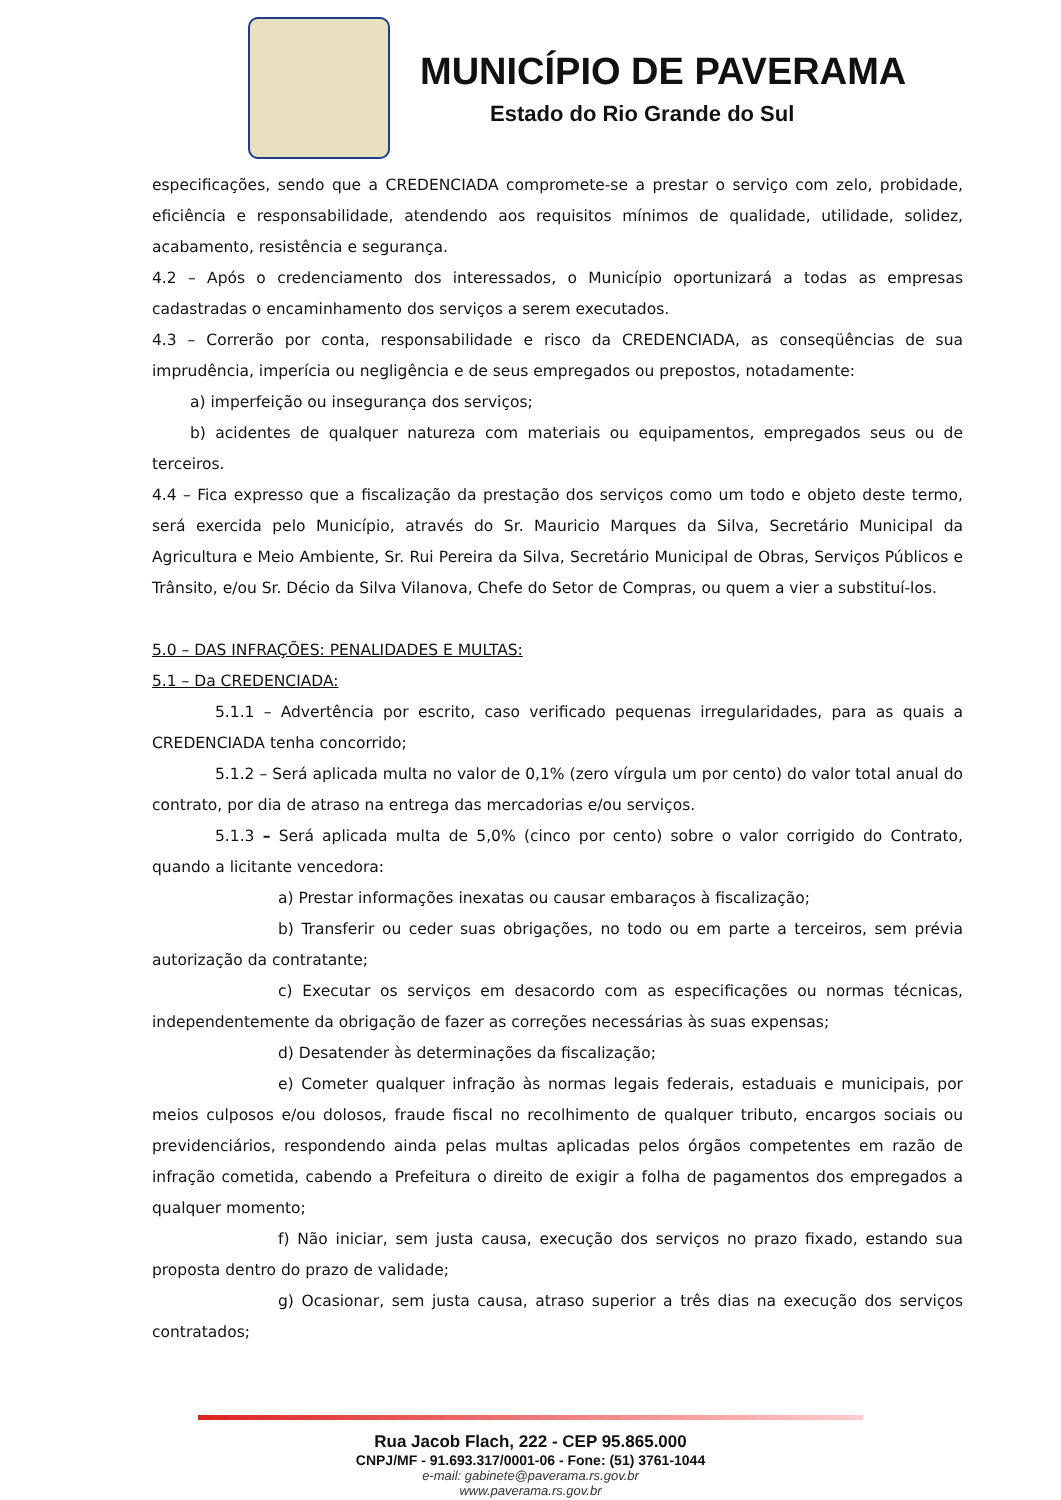MUNICÍPIO DE PAVERAMA
Estado do Rio Grande do Sul
especificações, sendo que a CREDENCIADA compromete-se a prestar o serviço com zelo, probidade, eficiência e responsabilidade, atendendo aos requisitos mínimos de qualidade, utilidade, solidez, acabamento, resistência e segurança.
4.2 – Após o credenciamento dos interessados, o Município oportunizará a todas as empresas cadastradas o encaminhamento dos serviços a serem executados.
4.3 – Correrão por conta, responsabilidade e risco da CREDENCIADA, as conseqüências de sua imprudência, imperícia ou negligência e de seus empregados ou prepostos, notadamente:
a) imperfeição ou insegurança dos serviços;
b) acidentes de qualquer natureza com materiais ou equipamentos, empregados seus ou de terceiros.
4.4 – Fica expresso que a fiscalização da prestação dos serviços como um todo e objeto deste termo, será exercida pelo Município, através do Sr. Mauricio Marques da Silva, Secretário Municipal da Agricultura e Meio Ambiente, Sr. Rui Pereira da Silva, Secretário Municipal de Obras, Serviços Públicos e Trânsito, e/ou Sr. Décio da Silva Vilanova, Chefe do Setor de Compras, ou quem a vier a substituí-los.
5.0 – DAS INFRAÇÕES: PENALIDADES E MULTAS:
5.1 – Da CREDENCIADA:
5.1.1 – Advertência por escrito, caso verificado pequenas irregularidades, para as quais a CREDENCIADA tenha concorrido;
5.1.2 – Será aplicada multa no valor de 0,1% (zero vírgula um por cento) do valor total anual do contrato, por dia de atraso na entrega das mercadorias e/ou serviços.
5.1.3 – Será aplicada multa de 5,0% (cinco por cento) sobre o valor corrigido do Contrato, quando a licitante vencedora:
a) Prestar informações inexatas ou causar embaraços à fiscalização;
b) Transferir ou ceder suas obrigações, no todo ou em parte a terceiros, sem prévia autorização da contratante;
c) Executar os serviços em desacordo com as especificações ou normas técnicas, independentemente da obrigação de fazer as correções necessárias às suas expensas;
d) Desatender às determinações da fiscalização;
e) Cometer qualquer infração às normas legais federais, estaduais e municipais, por meios culposos e/ou dolosos, fraude fiscal no recolhimento de qualquer tributo, encargos sociais ou previdenciários, respondendo ainda pelas multas aplicadas pelos órgãos competentes em razão de infração cometida, cabendo a Prefeitura o direito de exigir a folha de pagamentos dos empregados a qualquer momento;
f) Não iniciar, sem justa causa, execução dos serviços no prazo fixado, estando sua proposta dentro do prazo de validade;
g) Ocasionar, sem justa causa, atraso superior a três dias na execução dos serviços contratados;
Rua Jacob Flach, 222 - CEP 95.865.000
CNPJ/MF - 91.693.317/0001-06 - Fone: (51) 3761-1044
e-mail: gabinete@paverama.rs.gov.br
www.paverama.rs.gov.br